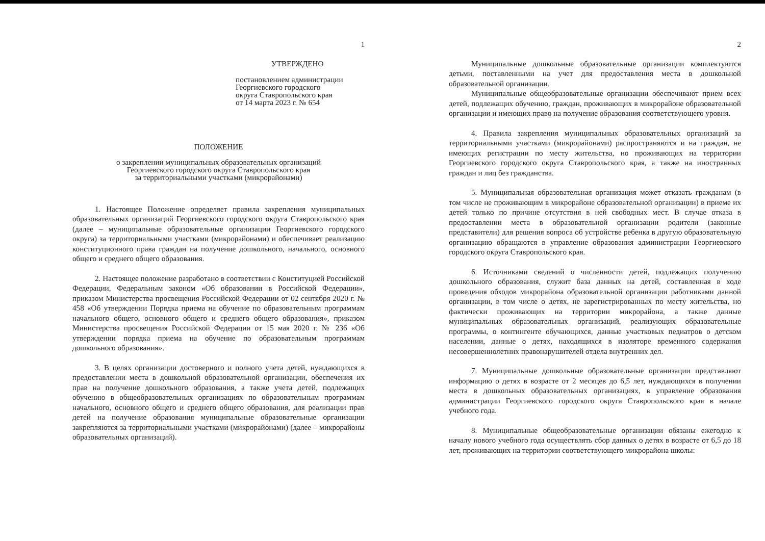1
УТВЕРЖДЕНО
постановлением администрации
Георгиевского городского
округа Ставропольского края
от 14 марта 2023 г. № 654
ПОЛОЖЕНИЕ
о закреплении муниципальных образовательных организаций
Георгиевского городского округа Ставропольского края
за территориальными участками (микрорайонами)
1. Настоящее Положение определяет правила закрепления муниципальных образовательных организаций Георгиевского городского округа Ставропольского края (далее – муниципальные образовательные организации Георгиевского городского округа) за территориальными участками (микрорайонами) и обеспечивает реализацию конституционного права граждан на получение дошкольного, начального, основного общего и среднего общего образования.
2. Настоящее положение разработано в соответствии с Конституцией Российской Федерации, Федеральным законом «Об образовании в Российской Федерации», приказом Министерства просвещения Российской Федерации от 02 сентября 2020 г. № 458 «Об утверждении Порядка приема на обучение по образовательным программам начального общего, основного общего и среднего общего образования», приказом Министерства просвещения Российской Федерации от 15 мая 2020 г. № 236 «Об утверждении порядка приема на обучение по образовательным программам дошкольного образования».
3. В целях организации достоверного и полного учета детей, нуждающихся в предоставлении места в дошкольной образовательной организации, обеспечения их прав на получение дошкольного образования, а также учета детей, подлежащих обучению в общеобразовательных организациях по образовательным программам начального, основного общего и среднего общего образования, для реализации прав детей на получение образования муниципальные образовательные организации закрепляются за территориальными участками (микрорайонами) (далее – микрорайоны образовательных организаций).
2
Муниципальные дошкольные образовательные организации комплектуются детьми, поставленными на учет для предоставления места в дошкольной образовательной организации.
Муниципальные общеобразовательные организации обеспечивают прием всех детей, подлежащих обучению, граждан, проживающих в микрорайоне образовательной организации и имеющих право на получение образования соответствующего уровня.
4. Правила закрепления муниципальных образовательных организаций за территориальными участками (микрорайонами) распространяются и на граждан, не имеющих регистрации по месту жительства, но проживающих на территории Георгиевского городского округа Ставропольского края, а также на иностранных граждан и лиц без гражданства.
5. Муниципальная образовательная организация может отказать гражданам (в том числе не проживающим в микрорайоне образовательной организации) в приеме их детей только по причине отсутствия в ней свободных мест. В случае отказа в предоставлении места в образовательной организации родители (законные представители) для решения вопроса об устройстве ребенка в другую образовательную организацию обращаются в управление образования администрации Георгиевского городского округа Ставропольского края.
6. Источниками сведений о численности детей, подлежащих получению дошкольного образования, служит база данных на детей, составленная в ходе проведения обходов микрорайона образовательной организации работниками данной организации, в том числе о детях, не зарегистрированных по месту жительства, но фактически проживающих на территории микрорайона, а также данные муниципальных образовательных организаций, реализующих образовательные программы, о контингенте обучающихся, данные участковых педиатров о детском населении, данные о детях, находящихся в изоляторе временного содержания несовершеннолетних правонарушителей отдела внутренних дел.
7. Муниципальные дошкольные образовательные организации представляют информацию о детях в возрасте от 2 месяцев до 6,5 лет, нуждающихся в получении места в дошкольных образовательных организациях, в управление образования администрации Георгиевского городского округа Ставропольского края в начале учебного года.
8. Муниципальные общеобразовательные организации обязаны ежегодно к началу нового учебного года осуществлять сбор данных о детях в возрасте от 6,5 до 18 лет, проживающих на территории соответствующего микрорайона школы: